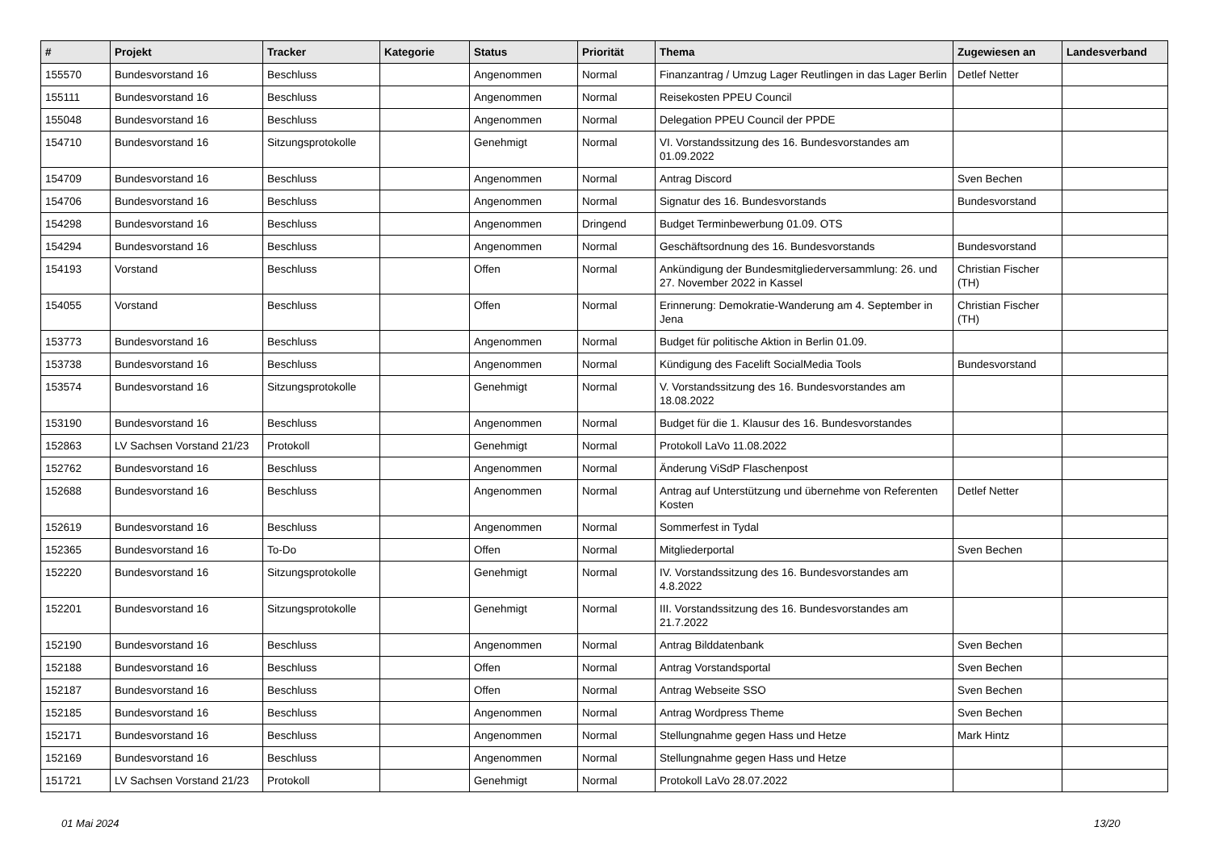| # | Projekt | Tracker | Kategorie | Status | Priorität | Thema | Zugewiesen an | Landesverband |
| --- | --- | --- | --- | --- | --- | --- | --- | --- |
| 155570 | Bundesvorstand 16 | Beschluss | | Angenommen | Normal | Finanzantrag / Umzug Lager Reutlingen in das Lager Berlin | Detlef Netter | |
| 155111 | Bundesvorstand 16 | Beschluss | | Angenommen | Normal | Reisekosten PPEU Council | | |
| 155048 | Bundesvorstand 16 | Beschluss | | Angenommen | Normal | Delegation PPEU Council der PPDE | | |
| 154710 | Bundesvorstand 16 | Sitzungsprotokolle | | Genehmigt | Normal | VI. Vorstandssitzung des 16. Bundesvorstandes am 01.09.2022 | | |
| 154709 | Bundesvorstand 16 | Beschluss | | Angenommen | Normal | Antrag Discord | Sven Bechen | |
| 154706 | Bundesvorstand 16 | Beschluss | | Angenommen | Normal | Signatur des 16. Bundesvorstands | Bundesvorstand | |
| 154298 | Bundesvorstand 16 | Beschluss | | Angenommen | Dringend | Budget Terminbewerbung 01.09. OTS | | |
| 154294 | Bundesvorstand 16 | Beschluss | | Angenommen | Normal | Geschäftsordnung des 16. Bundesvorstands | Bundesvorstand | |
| 154193 | Vorstand | Beschluss | | Offen | Normal | Ankündigung der Bundesmitgliederversammlung: 26. und 27. November 2022 in Kassel | Christian Fischer (TH) | |
| 154055 | Vorstand | Beschluss | | Offen | Normal | Erinnerung: Demokratie-Wanderung am 4. September in Jena | Christian Fischer (TH) | |
| 153773 | Bundesvorstand 16 | Beschluss | | Angenommen | Normal | Budget für politische Aktion in Berlin 01.09. | | |
| 153738 | Bundesvorstand 16 | Beschluss | | Angenommen | Normal | Kündigung des Facelift SocialMedia Tools | Bundesvorstand | |
| 153574 | Bundesvorstand 16 | Sitzungsprotokolle | | Genehmigt | Normal | V. Vorstandssitzung des 16. Bundesvorstandes am 18.08.2022 | | |
| 153190 | Bundesvorstand 16 | Beschluss | | Angenommen | Normal | Budget für die 1. Klausur des 16. Bundesvorstandes | | |
| 152863 | LV Sachsen Vorstand 21/23 | Protokoll | | Genehmigt | Normal | Protokoll LaVo 11.08.2022 | | |
| 152762 | Bundesvorstand 16 | Beschluss | | Angenommen | Normal | Änderung ViSdP Flaschenpost | | |
| 152688 | Bundesvorstand 16 | Beschluss | | Angenommen | Normal | Antrag auf Unterstützung und übernehme von Referenten Kosten | Detlef Netter | |
| 152619 | Bundesvorstand 16 | Beschluss | | Angenommen | Normal | Sommerfest in Tydal | | |
| 152365 | Bundesvorstand 16 | To-Do | | Offen | Normal | Mitgliederportal | Sven Bechen | |
| 152220 | Bundesvorstand 16 | Sitzungsprotokolle | | Genehmigt | Normal | IV. Vorstandssitzung des 16. Bundesvorstandes am 4.8.2022 | | |
| 152201 | Bundesvorstand 16 | Sitzungsprotokolle | | Genehmigt | Normal | III. Vorstandssitzung des 16. Bundesvorstandes am 21.7.2022 | | |
| 152190 | Bundesvorstand 16 | Beschluss | | Angenommen | Normal | Antrag Bilddatenbank | Sven Bechen | |
| 152188 | Bundesvorstand 16 | Beschluss | | Offen | Normal | Antrag Vorstandsportal | Sven Bechen | |
| 152187 | Bundesvorstand 16 | Beschluss | | Offen | Normal | Antrag Webseite SSO | Sven Bechen | |
| 152185 | Bundesvorstand 16 | Beschluss | | Angenommen | Normal | Antrag Wordpress Theme | Sven Bechen | |
| 152171 | Bundesvorstand 16 | Beschluss | | Angenommen | Normal | Stellungnahme gegen Hass und Hetze | Mark Hintz | |
| 152169 | Bundesvorstand 16 | Beschluss | | Angenommen | Normal | Stellungnahme gegen Hass und Hetze | | |
| 151721 | LV Sachsen Vorstand 21/23 | Protokoll | | Genehmigt | Normal | Protokoll LaVo 28.07.2022 | | |
01 Mai 2024 13/20